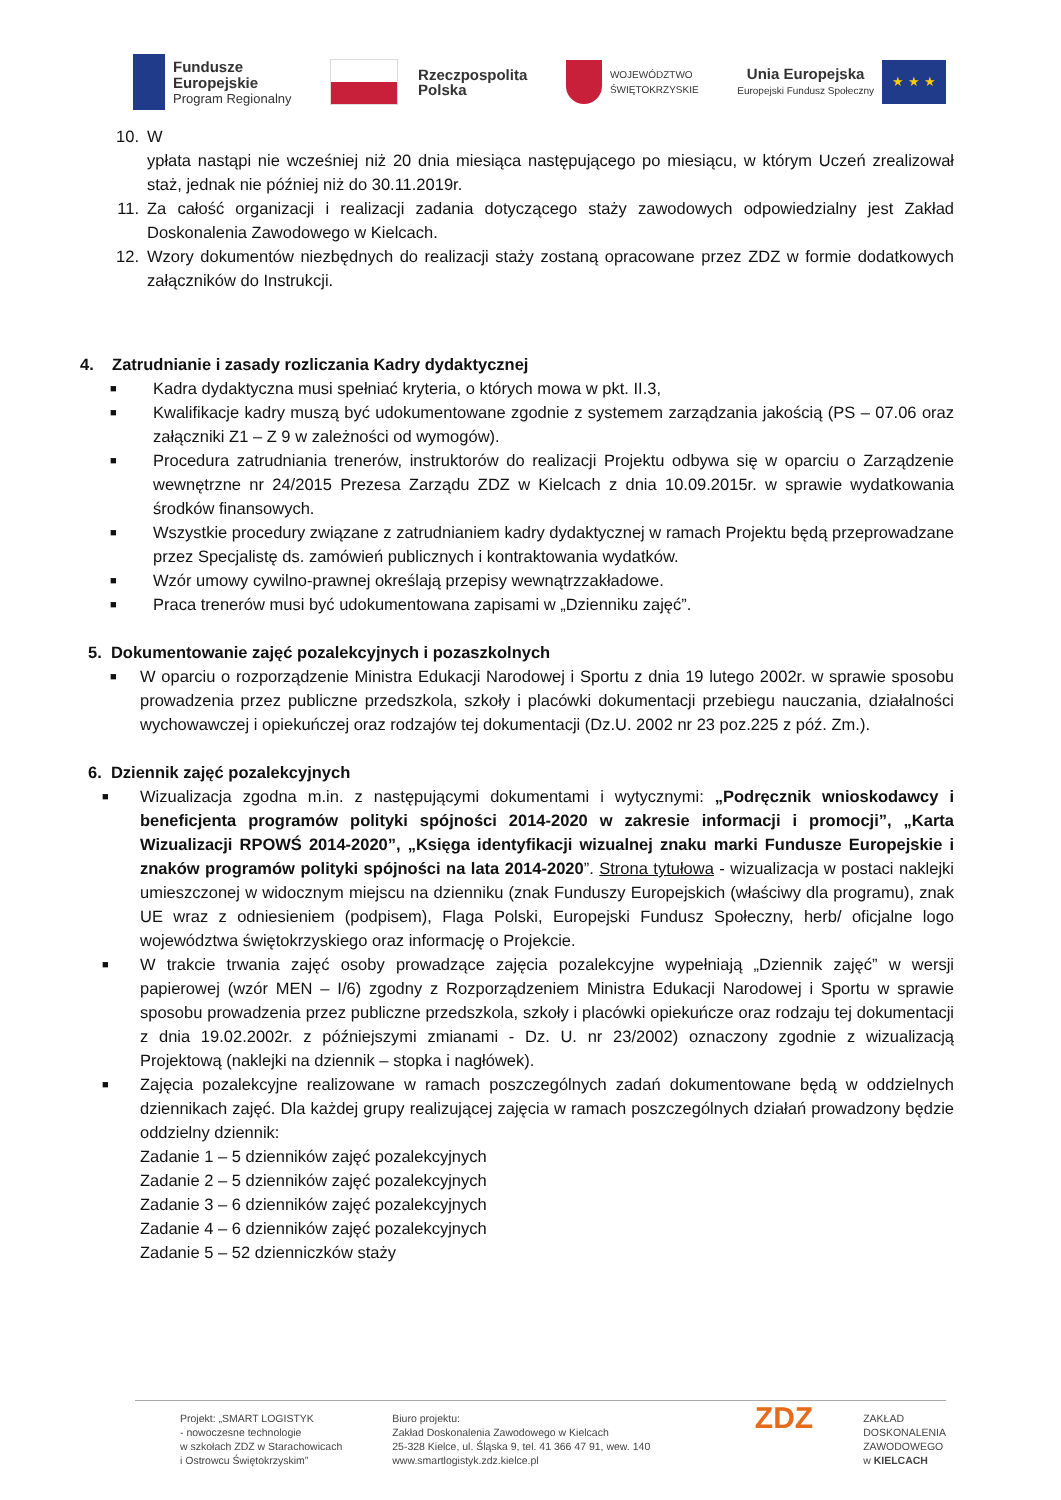Fundusze
Europejskie
Program Regionalny
Rzeczpospolita
Polska
WOJEWÓDZTWO
ŚWIĘTOKRZYSKIE
Unia Europejska
Europejski Fundusz Społeczny
★ ★ ★
10. W
ypłata nastąpi nie wcześniej niż 20 dnia miesiąca następującego po miesiącu, w którym Uczeń zrealizował staż, jednak nie później niż do 30.11.2019r.
11. Za całość organizacji i realizacji zadania dotyczącego staży zawodowych odpowiedzialny jest Zakład Doskonalenia Zawodowego w Kielcach.
12. Wzory dokumentów niezbędnych do realizacji staży zostaną opracowane przez ZDZ w formie dodatkowych załączników do Instrukcji.
4. Zatrudnianie i zasady rozliczania Kadry dydaktycznej
■
Kadra dydaktyczna musi spełniać kryteria, o których mowa w pkt. II.3,
■
Kwalifikacje kadry muszą być udokumentowane zgodnie z systemem zarządzania jakością (PS – 07.06 oraz załączniki Z1 – Z 9 w zależności od wymogów).
■
Procedura zatrudniania trenerów, instruktorów do realizacji Projektu odbywa się w oparciu o Zarządzenie wewnętrzne nr 24/2015 Prezesa Zarządu ZDZ w Kielcach z dnia 10.09.2015r. w sprawie wydatkowania środków finansowych.
■
Wszystkie procedury związane z zatrudnianiem kadry dydaktycznej w ramach Projektu będą przeprowadzane przez Specjalistę ds. zamówień publicznych i kontraktowania wydatków.
■
Wzór umowy cywilno-prawnej określają przepisy wewnątrzzakładowe.
■
Praca trenerów musi być udokumentowana zapisami w „Dzienniku zajęć”.
5. Dokumentowanie zajęć pozalekcyjnych i pozaszkolnych
■
W oparciu o rozporządzenie Ministra Edukacji Narodowej i Sportu z dnia 19 lutego 2002r. w sprawie sposobu prowadzenia przez publiczne przedszkola, szkoły i placówki dokumentacji przebiegu nauczania, działalności wychowawczej i opiekuńczej oraz rodzajów tej dokumentacji (Dz.U. 2002 nr 23 poz.225 z póź. Zm.).
6. Dziennik zajęć pozalekcyjnych
■
Wizualizacja zgodna m.in. z następującymi dokumentami i wytycznymi: „Podręcznik wnioskodawcy i beneficjenta programów polityki spójności 2014-2020 w zakresie informacji i promocji”, „Karta Wizualizacji RPOWŚ 2014-2020”, „Księga identyfikacji wizualnej znaku marki Fundusze Europejskie i znaków programów polityki spójności na lata 2014-2020”. Strona tytułowa - wizualizacja w postaci naklejki umieszczonej w widocznym miejscu na dzienniku (znak Funduszy Europejskich (właściwy dla programu), znak UE wraz z odniesieniem (podpisem), Flaga Polski, Europejski Fundusz Społeczny, herb/ oficjalne logo województwa świętokrzyskiego oraz informację o Projekcie.
■
W trakcie trwania zajęć osoby prowadzące zajęcia pozalekcyjne wypełniają „Dziennik zajęć” w wersji papierowej (wzór MEN – I/6) zgodny z Rozporządzeniem Ministra Edukacji Narodowej i Sportu w sprawie sposobu prowadzenia przez publiczne przedszkola, szkoły i placówki opiekuńcze oraz rodzaju tej dokumentacji z dnia 19.02.2002r. z późniejszymi zmianami - Dz. U. nr 23/2002) oznaczony zgodnie z wizualizacją Projektową (naklejki na dziennik – stopka i nagłówek).
■
Zajęcia pozalekcyjne realizowane w ramach poszczególnych zadań dokumentowane będą w oddzielnych dziennikach zajęć. Dla każdej grupy realizującej zajęcia w ramach poszczególnych działań prowadzony będzie oddzielny dziennik:
Zadanie 1 – 5 dzienników zajęć pozalekcyjnych
Zadanie 2 – 5 dzienników zajęć pozalekcyjnych
Zadanie 3 – 6 dzienników zajęć pozalekcyjnych
Zadanie 4 – 6 dzienników zajęć pozalekcyjnych
Zadanie 5 – 52 dzienniczków staży
Projekt: „SMART LOGISTYK
- nowoczesne technologie
w szkołach ZDZ w Starachowicach
i Ostrowcu Świętokrzyskim”
Biuro projektu:
Zakład Doskonalenia Zawodowego w Kielcach
25-328 Kielce, ul. Śląska 9, tel. 41 366 47 91, wew. 140
www.smartlogistyk.zdz.kielce.pl
ZDZ
ZAKŁAD
DOSKONALENIA
ZAWODOWEGO
w KIELCACH